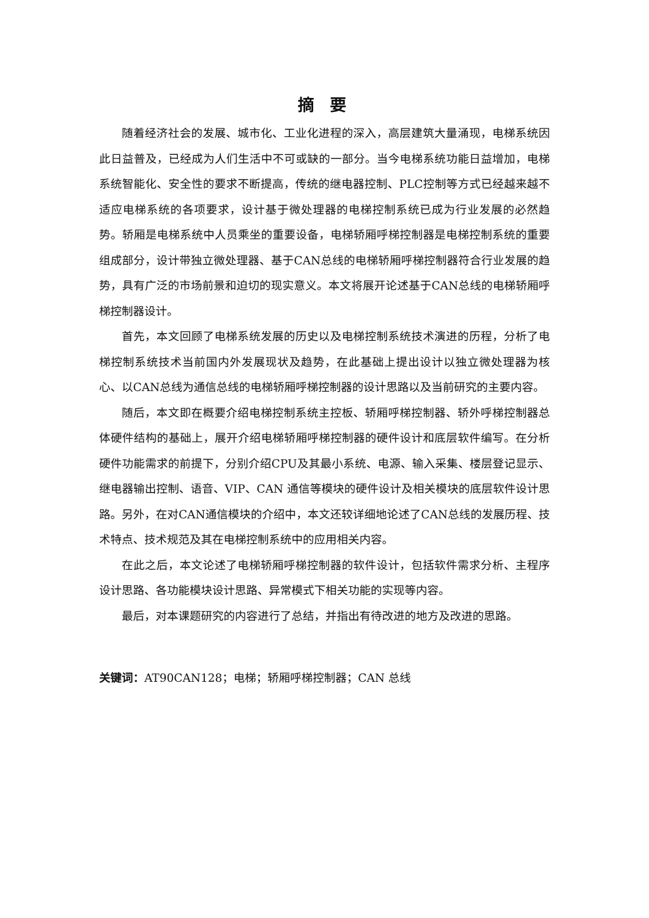摘 要
随着经济社会的发展、城市化、工业化进程的深入，高层建筑大量涌现，电梯系统因此日益普及，已经成为人们生活中不可或缺的一部分。当今电梯系统功能日益增加，电梯系统智能化、安全性的要求不断提高，传统的继电器控制、PLC控制等方式已经越来越不适应电梯系统的各项要求，设计基于微处理器的电梯控制系统已成为行业发展的必然趋势。轿厢是电梯系统中人员乘坐的重要设备，电梯轿厢呼梯控制器是电梯控制系统的重要组成部分，设计带独立微处理器、基于CAN总线的电梯轿厢呼梯控制器符合行业发展的趋势，具有广泛的市场前景和迫切的现实意义。本文将展开论述基于CAN总线的电梯轿厢呼梯控制器设计。
首先，本文回顾了电梯系统发展的历史以及电梯控制系统技术演进的历程，分析了电梯控制系统技术当前国内外发展现状及趋势，在此基础上提出设计以独立微处理器为核心、以CAN总线为通信总线的电梯轿厢呼梯控制器的设计思路以及当前研究的主要内容。
随后，本文即在概要介绍电梯控制系统主控板、轿厢呼梯控制器、轿外呼梯控制器总体硬件结构的基础上，展开介绍电梯轿厢呼梯控制器的硬件设计和底层软件编写。在分析硬件功能需求的前提下，分别介绍CPU及其最小系统、电源、输入采集、楼层登记显示、继电器输出控制、语音、VIP、CAN 通信等模块的硬件设计及相关模块的底层软件设计思路。另外，在对CAN通信模块的介绍中，本文还较详细地论述了CAN总线的发展历程、技术特点、技术规范及其在电梯控制系统中的应用相关内容。
在此之后，本文论述了电梯轿厢呼梯控制器的软件设计，包括软件需求分析、主程序设计思路、各功能模块设计思路、异常模式下相关功能的实现等内容。
最后，对本课题研究的内容进行了总结，并指出有待改进的地方及改进的思路。
关键词：AT90CAN128；电梯；轿厢呼梯控制器；CAN 总线